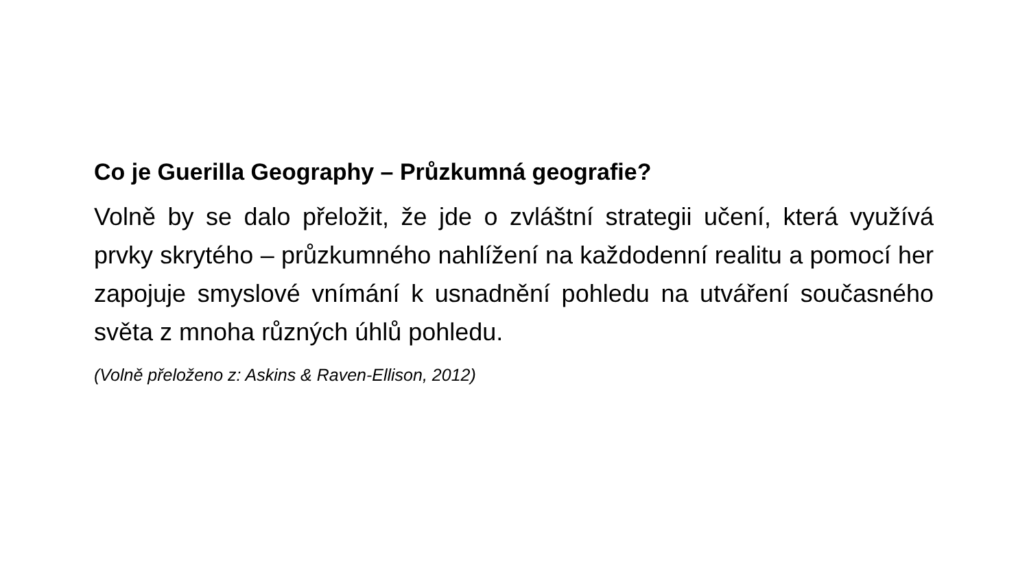Co je Guerilla Geography – Průzkumná geografie?
Volně by se dalo přeložit, že jde o zvláštní strategii učení, která využívá prvky skrytého – průzkumného nahlížení na každodenní realitu a pomocí her zapojuje smyslové vnímání k usnadnění pohledu na utváření současného světa z mnoha různých úhlů pohledu.
(Volně přeloženo z: Askins & Raven-Ellison, 2012)